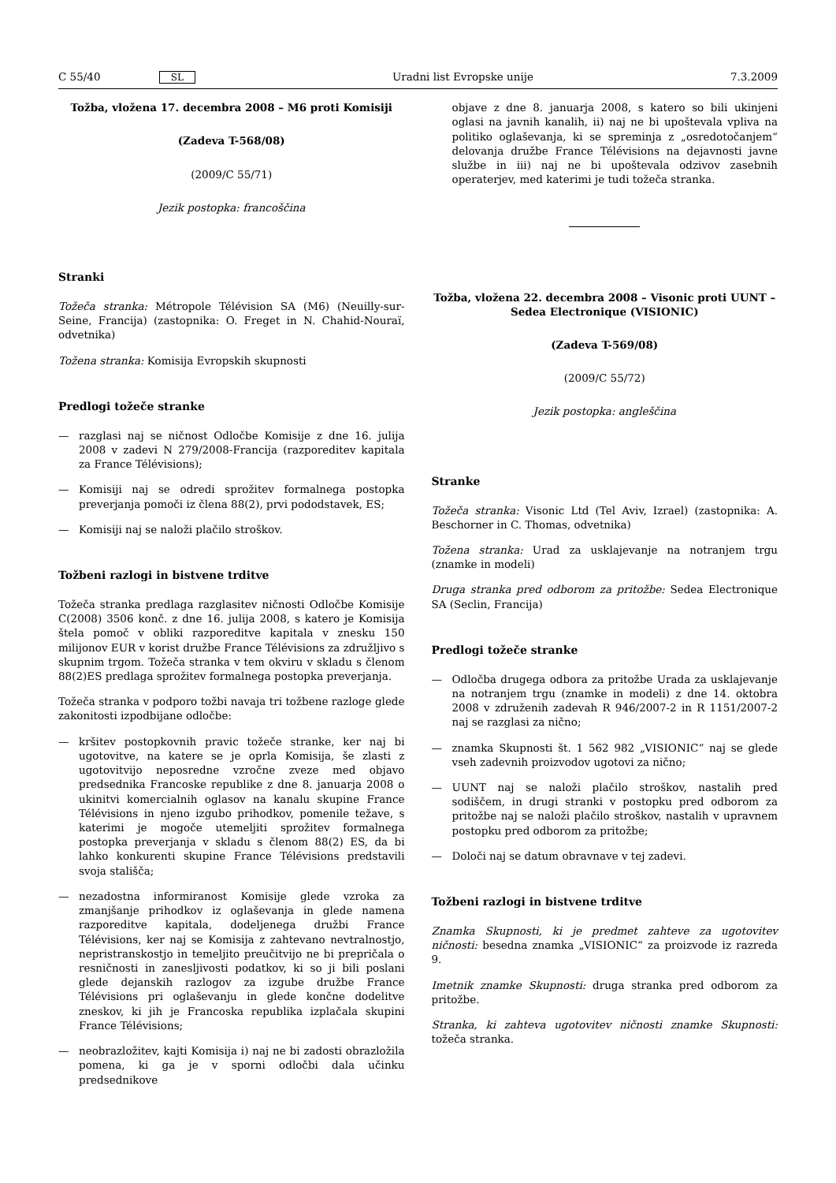C 55/40 SL Uradni list Evropske unije 7.3.2009
Tožba, vložena 17. decembra 2008 – M6 proti Komisiji
(Zadeva T-568/08)
(2009/C 55/71)
Jezik postopka: francoščina
Stranki
Tožeča stranka: Métropole Télévision SA (M6) (Neuilly-sur-Seine, Francija) (zastopnika: O. Freget in N. Chahid-Nouraï, odvetnika)
Tožena stranka: Komisija Evropskih skupnosti
Predlogi tožeče stranke
— razglasi naj se ničnost Odločbe Komisije z dne 16. julija 2008 v zadevi N 279/2008-Francija (razporeditev kapitala za France Télévisions);
— Komisiji naj se odredi sprožitev formalnega postopka preverjanja pomoči iz člena 88(2), prvi pododstavek, ES;
— Komisiji naj se naloži plačilo stroškov.
Tožbeni razlogi in bistvene trditve
Tožeča stranka predlaga razglasitev ničnosti Odločbe Komisije C(2008) 3506 konč. z dne 16. julija 2008, s katero je Komisija štela pomoč v obliki razporeditve kapitala v znesku 150 milijonov EUR v korist družbe France Télévisions za združljivo s skupnim trgom. Tožeča stranka v tem okviru v skladu s členom 88(2)ES predlaga sprožitev formalnega postopka preverjanja.
Tožeča stranka v podporo tožbi navaja tri tožbene razloge glede zakonitosti izpodbijane odločbe:
— kršitev postopkovnih pravic tožeče stranke, ker naj bi ugotovitve, na katere se je oprla Komisija, še zlasti z ugotovitvijo neposredne vzročne zveze med objavo predsednika Francoske republike z dne 8. januarja 2008 o ukinitvi komercialnih oglasov na kanalu skupine France Télévisions in njeno izgubo prihodkov, pomenile težave, s katerimi je mogoče utemeljiti sprožitev formalnega postopka preverjanja v skladu s členom 88(2) ES, da bi lahko konkurenti skupine France Télévisions predstavili svoja stališča;
— nezadostna informiranost Komisije glede vzroka za zmanjšanje prihodkov iz oglaševanja in glede namena razporeditve kapitala, dodeljenega družbi France Télévisions, ker naj se Komisija z zahtevano nevtralnostjo, nepristranskostjo in temeljito preučitvijo ne bi prepričala o resničnosti in zanesljivosti podatkov, ki so ji bili poslani glede dejanskih razlogov za izgube družbe France Télévisions pri oglaševanju in glede končne dodelitve zneskov, ki jih je Francoska republika izplačala skupini France Télévisions;
— neobrazložitev, kajti Komisija i) naj ne bi zadosti obrazložila pomena, ki ga je v sporni odločbi dala učinku predsednikove
objave z dne 8. januarja 2008, s katero so bili ukinjeni oglasi na javnih kanalih, ii) naj ne bi upoštevala vpliva na politiko oglaševanja, ki se spreminja z „osredotočanjem“ delovanja družbe France Télévisions na dejavnosti javne službe in iii) naj ne bi upoštevala odzivov zasebnih operaterjev, med katerimi je tudi tožeča stranka.
Tožba, vložena 22. decembra 2008 – Visonic proti UUNT – Sedea Electronique (VISIONIC)
(Zadeva T-569/08)
(2009/C 55/72)
Jezik postopka: angleščina
Stranke
Tožeča stranka: Visonic Ltd (Tel Aviv, Izrael) (zastopnika: A. Beschorner in C. Thomas, odvetnika)
Tožena stranka: Urad za usklajevanje na notranjem trgu (znamke in modeli)
Druga stranka pred odborom za pritožbe: Sedea Electronique SA (Seclin, Francija)
Predlogi tožeče stranke
— Odločba drugega odbora za pritožbe Urada za usklajevanje na notranjem trgu (znamke in modeli) z dne 14. oktobra 2008 v združenih zadevah R 946/2007-2 in R 1151/2007-2 naj se razglasi za nično;
— znamka Skupnosti št. 1 562 982 „VISIONIC“ naj se glede vseh zadevnih proizvodov ugotovi za nično;
— UUNT naj se naloži plačilo stroškov, nastalih pred sodiščem, in drugi stranki v postopku pred odborom za pritožbe naj se naloži plačilo stroškov, nastalih v upravnem postopku pred odborom za pritožbe;
— Določi naj se datum obravnave v tej zadevi.
Tožbeni razlogi in bistvene trditve
Znamka Skupnosti, ki je predmet zahteve za ugotovitev ničnosti: besedna znamka „VISIONIC“ za proizvode iz razreda 9.
Imetnik znamke Skupnosti: druga stranka pred odborom za pritožbe.
Stranka, ki zahteva ugotovitev ničnosti znamke Skupnosti: tožeča stranka.